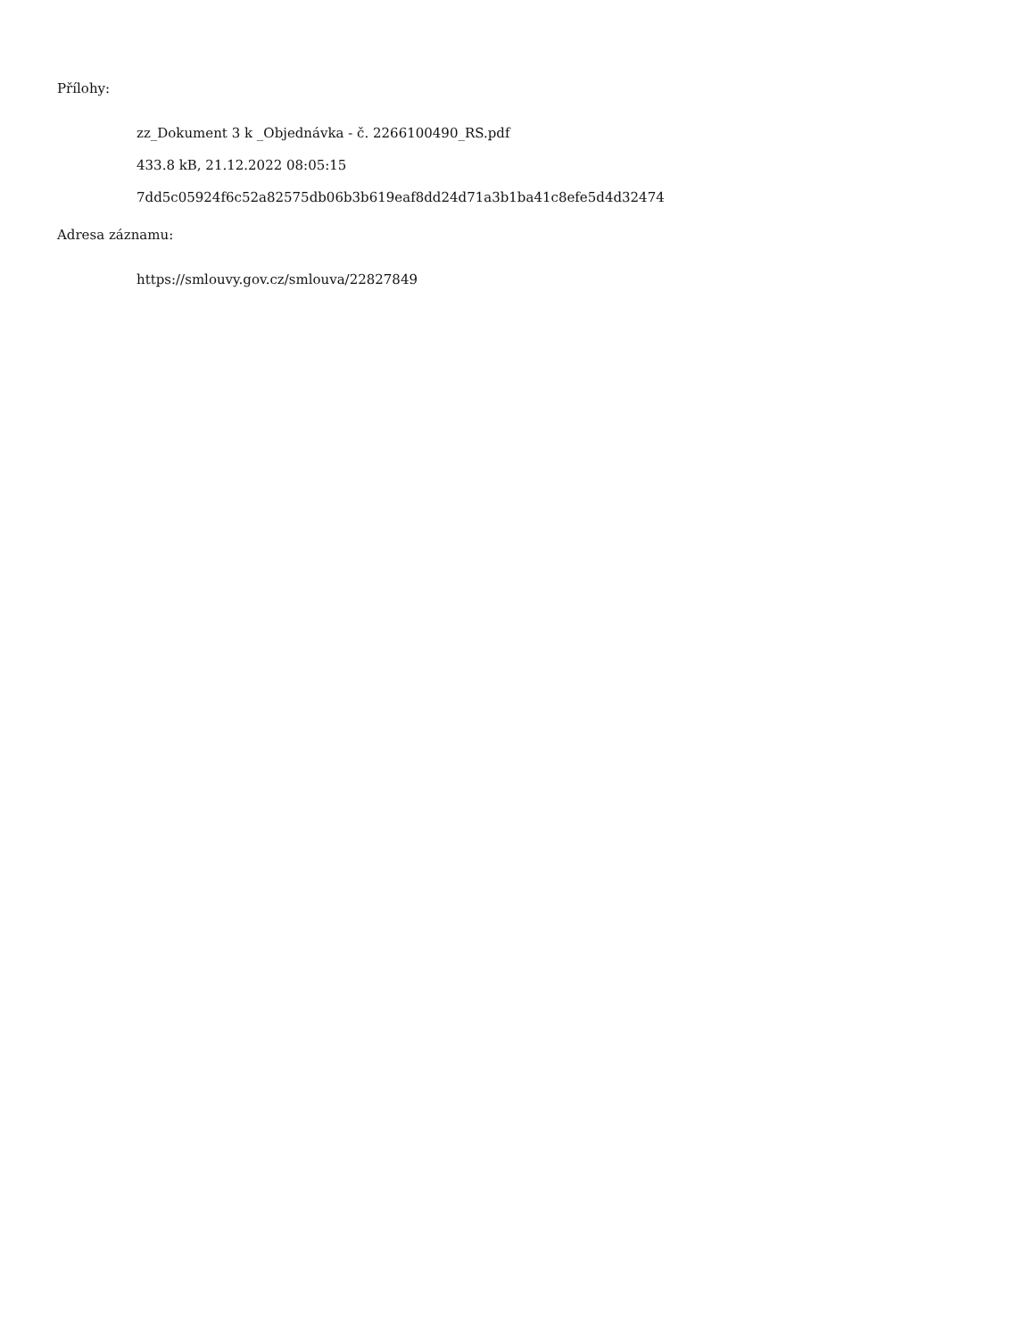Přílohy:
zz_Dokument 3 k _Objednávka - č. 2266100490_RS.pdf
433.8 kB, 21.12.2022 08:05:15
7dd5c05924f6c52a82575db06b3b619eaf8dd24d71a3b1ba41c8efe5d4d32474
Adresa záznamu:
https://smlouvy.gov.cz/smlouva/22827849